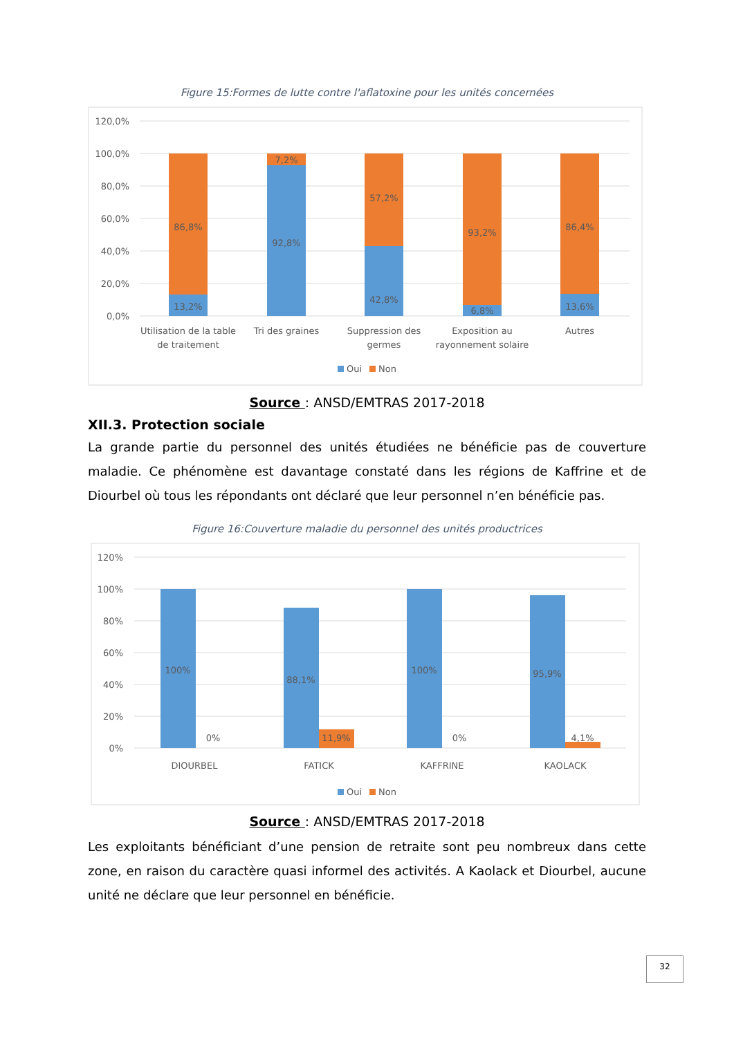Figure 15:Formes de lutte contre l'aflatoxine pour les unités concernées
120,0%
100,0%
80,0%
60,0%
40,0%
20,0%
0,0%
13,2%
86,8%
92,8%
7,2%
42,8%
57,2%
6,8%
93,2%
13,6%
86,4%
Utilisation de la table
de traitement
Tri des graines
Suppression des
germes
Exposition au
rayonnement solaire
Autres
Oui
Non
Source : ANSD/EMTRAS 2017-2018
XII.3. Protection sociale
La grande partie du personnel des unités étudiées ne bénéficie pas de couverture maladie. Ce phénomène est davantage constaté dans les régions de Kaffrine et de Diourbel où tous les répondants ont déclaré que leur personnel n’en bénéficie pas.
Figure 16:Couverture maladie du personnel des unités productrices
120%
100%
80%
60%
40%
20%
0%
100%
0%
88,1%
11,9%
100%
0%
95,9%
4,1%
DIOURBEL
FATICK
KAFFRINE
KAOLACK
Oui
Non
Source : ANSD/EMTRAS 2017-2018
Les exploitants bénéficiant d’une pension de retraite sont peu nombreux dans cette zone, en raison du caractère quasi informel des activités. A Kaolack et Diourbel, aucune unité ne déclare que leur personnel en bénéficie.
32